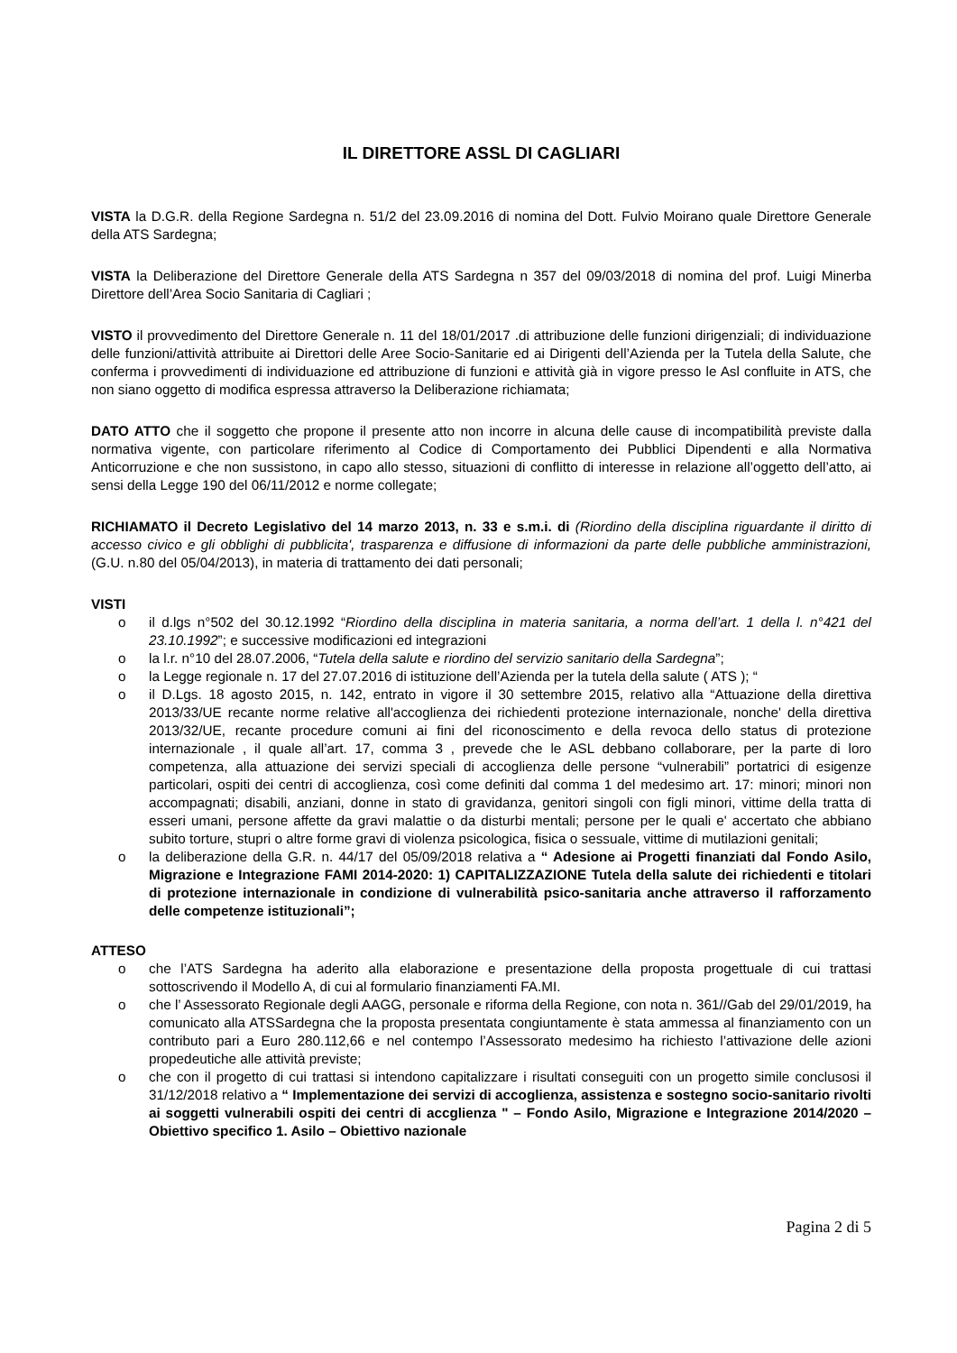IL DIRETTORE ASSL DI CAGLIARI
VISTA la D.G.R. della Regione Sardegna n. 51/2 del 23.09.2016 di nomina del Dott. Fulvio Moirano quale Direttore Generale della ATS Sardegna;
VISTA la Deliberazione del Direttore Generale della ATS Sardegna n 357 del 09/03/2018 di nomina del prof. Luigi Minerba Direttore dell’Area Socio Sanitaria di Cagliari ;
VISTO il provvedimento del Direttore Generale n. 11 del 18/01/2017 .di attribuzione delle funzioni dirigenziali; di individuazione delle funzioni/attività attribuite ai Direttori delle Aree Socio-Sanitarie ed ai Dirigenti dell’Azienda per la Tutela della Salute, che conferma i provvedimenti di individuazione ed attribuzione di funzioni e attività già in vigore presso le Asl confluite in ATS, che non siano oggetto di modifica espressa attraverso la Deliberazione richiamata;
DATO ATTO che il soggetto che propone il presente atto non incorre in alcuna delle cause di incompatibilità previste dalla normativa vigente, con particolare riferimento al Codice di Comportamento dei Pubblici Dipendenti e alla Normativa Anticorruzione e che non sussistono, in capo allo stesso, situazioni di conflitto di interesse in relazione all’oggetto dell’atto, ai sensi della Legge 190 del 06/11/2012 e norme collegate;
RICHIAMATO il Decreto Legislativo del 14 marzo 2013, n. 33 e s.m.i. di (Riordino della disciplina riguardante il diritto di accesso civico e gli obblighi di pubblicita', trasparenza e diffusione di informazioni da parte delle pubbliche amministrazioni, (G.U. n.80 del 05/04/2013), in materia di trattamento dei dati personali;
VISTI
o il d.lgs n°502 del 30.12.1992 “Riordino della disciplina in materia sanitaria, a norma dell’art. 1 della l. n°421 del 23.10.1992”; e successive modificazioni ed integrazioni
o la l.r. n°10 del 28.07.2006, “Tutela della salute e riordino del servizio sanitario della Sardegna”;
o la Legge regionale n. 17 del 27.07.2016 di istituzione dell’Azienda per la tutela della salute ( ATS ); “
o il D.Lgs. 18 agosto 2015, n. 142, entrato in vigore il 30 settembre 2015, relativo alla “Attuazione della direttiva 2013/33/UE recante norme relative all'accoglienza dei richiedenti protezione internazionale, nonche' della direttiva 2013/32/UE, recante procedure comuni ai fini del riconoscimento e della revoca dello status di protezione internazionale , il quale all’art. 17, comma 3 , prevede che le ASL debbano collaborare, per la parte di loro competenza, alla attuazione dei servizi speciali di accoglienza delle persone “vulnerabili” portatrici di esigenze particolari, ospiti dei centri di accoglienza, così come definiti dal comma 1 del medesimo art. 17: minori; minori non accompagnati; disabili, anziani, donne in stato di gravidanza, genitori singoli con figli minori, vittime della tratta di esseri umani, persone affette da gravi malattie o da disturbi mentali; persone per le quali e' accertato che abbiano subito torture, stupri o altre forme gravi di violenza psicologica, fisica o sessuale, vittime di mutilazioni genitali;
o la deliberazione della G.R. n. 44/17 del 05/09/2018 relativa a “ Adesione ai Progetti finanziati dal Fondo Asilo, Migrazione e Integrazione FAMI 2014-2020: 1) CAPITALIZZAZIONE Tutela della salute dei richiedenti e titolari di protezione internazionale in condizione di vulnerabilità psico-sanitaria anche attraverso il rafforzamento delle competenze istituzionali”;
ATTESO
o che l’ATS Sardegna ha aderito alla elaborazione e presentazione della proposta progettuale di cui trattasi sottoscrivendo il Modello A, di cui al formulario finanziamenti FA.MI.
o che l’ Assessorato Regionale degli AAGG, personale e riforma della Regione, con nota n. 361//Gab del 29/01/2019, ha comunicato alla ATSSardegna che la proposta presentata congiuntamente è stata ammessa al finanziamento con un contributo pari a Euro 280.112,66 e nel contempo l’Assessorato medesimo ha richiesto l’attivazione delle azioni propedeutiche alle attività previste;
o che con il progetto di cui trattasi si intendono capitalizzare i risultati conseguiti con un progetto simile conclusosi il 31/12/2018 relativo a “ Implementazione dei servizi di accoglienza, assistenza e sostegno socio-sanitario rivolti ai soggetti vulnerabili ospiti dei centri di accglienza " – Fondo Asilo, Migrazione e Integrazione 2014/2020 – Obiettivo specifico 1. Asilo – Obiettivo nazionale
Pagina 2 di 5